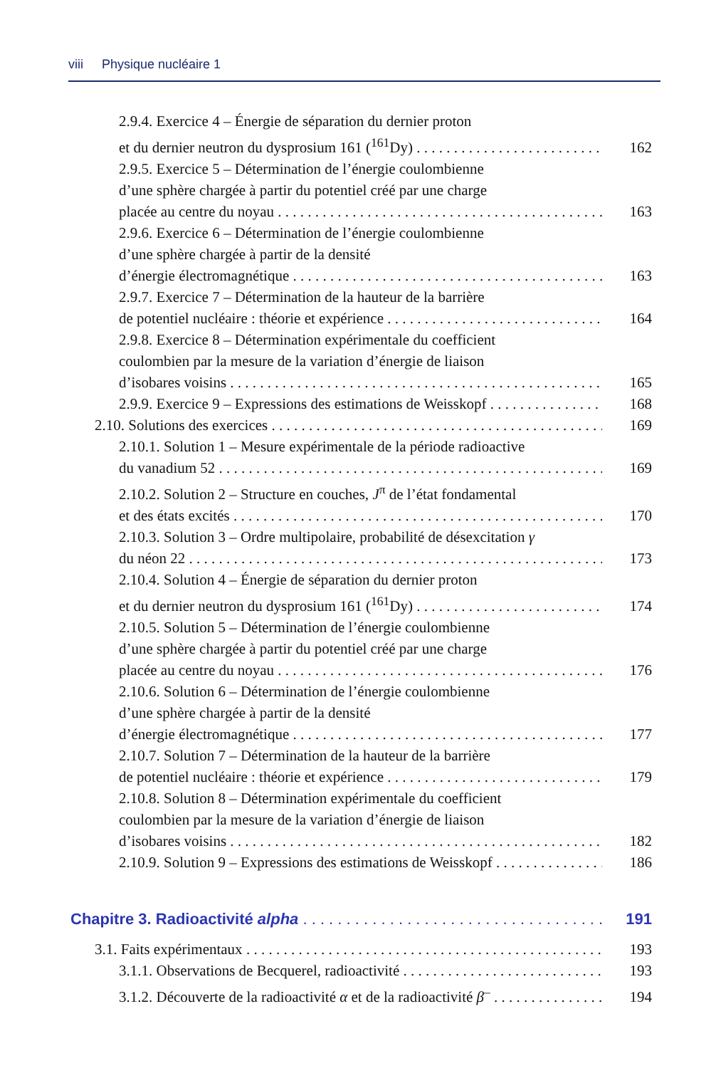viii Physique nucléaire 1
2.9.4. Exercice 4 – Énergie de séparation du dernier proton
et du dernier neutron du dysprosium 161 (<sup>161</sup>Dy)
162
2.9.5. Exercice 5 – Détermination de l’énergie coulombienne
d’une sphère chargée à partir du potentiel créé par une charge
placée au centre du noyau
163
2.9.6. Exercice 6 – Détermination de l’énergie coulombienne
d’une sphère chargée à partir de la densité
d’énergie électromagnétique
163
2.9.7. Exercice 7 – Détermination de la hauteur de la barrière
de potentiel nucléaire : théorie et expérience
164
2.9.8. Exercice 8 – Détermination expérimentale du coefficient
coulombien par la mesure de la variation d’énergie de liaison
d’isobares voisins
165
2.9.9. Exercice 9 – Expressions des estimations de Weisskopf
168
2.10. Solutions des exercices
169
2.10.1. Solution 1 – Mesure expérimentale de la période radioactive
du vanadium 52
169
2.10.2. Solution 2 – Structure en couches, J<sup>π</sup> de l’état fondamental
et des états excités
170
2.10.3. Solution 3 – Ordre multipolaire, probabilité de désexcitation γ
du néon 22
173
2.10.4. Solution 4 – Énergie de séparation du dernier proton
et du dernier neutron du dysprosium 161 (<sup>161</sup>Dy)
174
2.10.5. Solution 5 – Détermination de l’énergie coulombienne
d’une sphère chargée à partir du potentiel créé par une charge
placée au centre du noyau
176
2.10.6. Solution 6 – Détermination de l’énergie coulombienne
d’une sphère chargée à partir de la densité
d’énergie électromagnétique
177
2.10.7. Solution 7 – Détermination de la hauteur de la barrière
de potentiel nucléaire : théorie et expérience
179
2.10.8. Solution 8 – Détermination expérimentale du coefficient
coulombien par la mesure de la variation d’énergie de liaison
d’isobares voisins
182
2.10.9. Solution 9 – Expressions des estimations de Weisskopf
186
Chapitre 3. Radioactivité alpha
191
3.1. Faits expérimentaux
193
3.1.1. Observations de Becquerel, radioactivité
193
3.1.2. Découverte de la radioactivité α et de la radioactivité β<sup>–</sup>
194